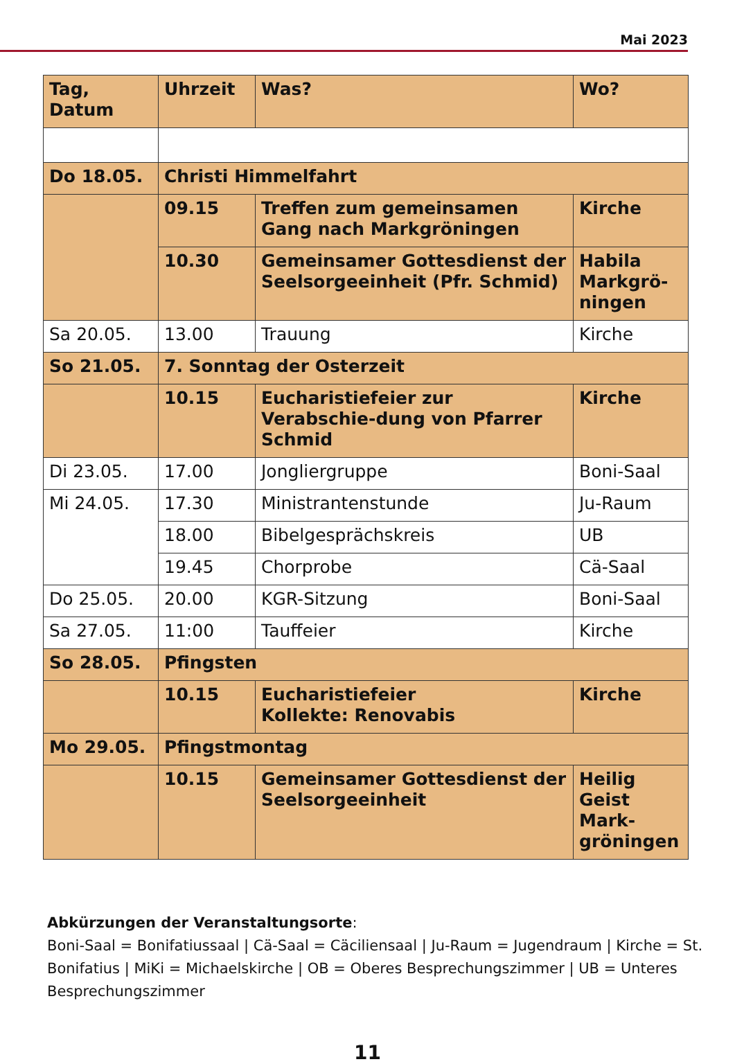Mai 2023
| Tag, Datum | Uhrzeit | Was? | Wo? |
| --- | --- | --- | --- |
| Do 18.05. | Christi Himmelfahrt | | |
| | 09.15 | Treffen zum gemeinsamen Gang nach Markgröningen | Kirche |
| | 10.30 | Gemeinsamer Gottesdienst der Seelsorgeeinheit (Pfr. Schmid) | Habila Markgrö-ningen |
| Sa 20.05. | 13.00 | Trauung | Kirche |
| So 21.05. | 7. Sonntag der Osterzeit | | |
| | 10.15 | Eucharistiefeier zur Verabschie-dung von Pfarrer Schmid | Kirche |
| Di 23.05. | 17.00 | Jongliergruppe | Boni-Saal |
| Mi 24.05. | 17.30 | Ministrantenstunde | Ju-Raum |
| | 18.00 | Bibelgesprächskreis | UB |
| | 19.45 | Chorprobe | Cä-Saal |
| Do 25.05. | 20.00 | KGR-Sitzung | Boni-Saal |
| Sa 27.05. | 11:00 | Tauffeier | Kirche |
| So 28.05. | Pfingsten | | |
| | 10.15 | Eucharistiefeier Kollekte: Renovabis | Kirche |
| Mo 29.05. | Pfingstmontag | | |
| | 10.15 | Gemeinsamer Gottesdienst der Seelsorgeeinheit | Heilig Geist Mark-gröningen |
Abkürzungen der Veranstaltungsorte:
Boni-Saal = Bonifatiussaal | Cä-Saal = Cäciliensaal | Ju-Raum = Jugendraum | Kirche = St. Bonifatius | MiKi = Michaelskirche | OB = Oberes Besprechungszimmer | UB = Unteres Besprechungszimmer
11